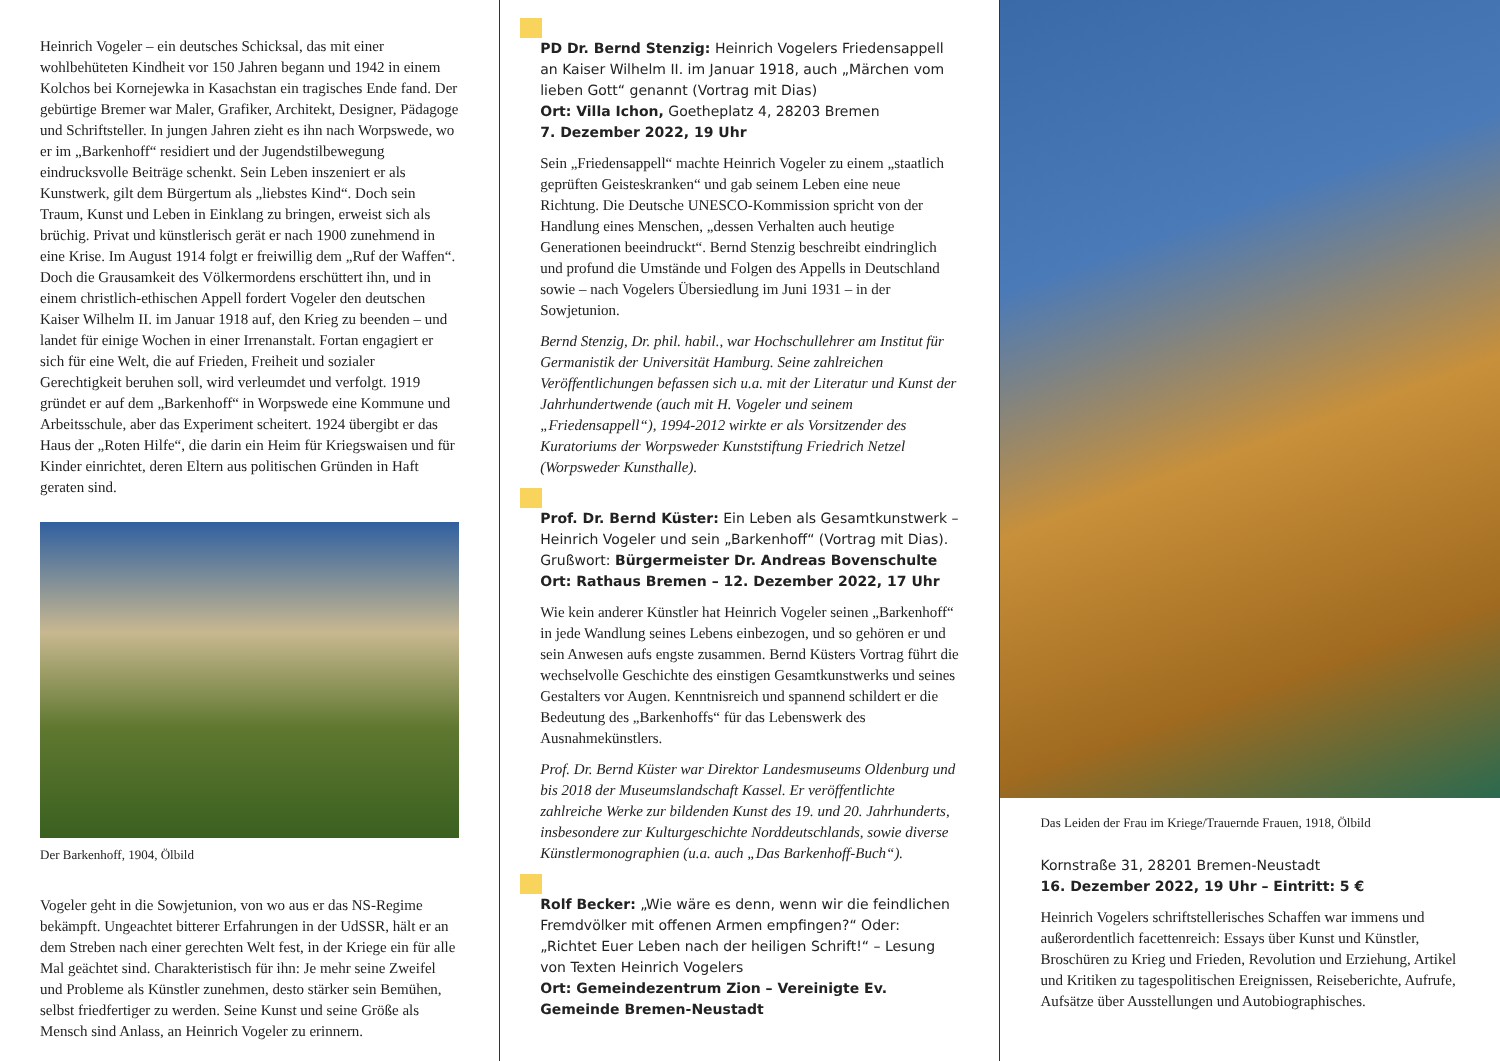Heinrich Vogeler – ein deutsches Schicksal, das mit einer wohlbehüteten Kindheit vor 150 Jahren begann und 1942 in einem Kolchos bei Kornejewka in Kasachstan ein tragisches Ende fand. Der gebürtige Bremer war Maler, Grafiker, Architekt, Designer, Pädagoge und Schriftsteller. In jungen Jahren zieht es ihn nach Worpswede, wo er im „Barkenhoff“ residiert und der Jugendstilbewegung eindrucksvolle Beiträge schenkt. Sein Leben inszeniert er als Kunstwerk, gilt dem Bürgertum als „liebstes Kind“. Doch sein Traum, Kunst und Leben in Einklang zu bringen, erweist sich als brüchig. Privat und künstlerisch gerät er nach 1900 zunehmend in eine Krise. Im August 1914 folgt er freiwillig dem „Ruf der Waffen“. Doch die Grausamkeit des Völkermordens erschüttert ihn, und in einem christlich-ethischen Appell fordert Vogeler den deutschen Kaiser Wilhelm II. im Januar 1918 auf, den Krieg zu beenden – und landet für einige Wochen in einer Irrenanstalt. Fortan engagiert er sich für eine Welt, die auf Frieden, Freiheit und sozialer Gerechtigkeit beruhen soll, wird verleumdet und verfolgt. 1919 gründet er auf dem „Barkenhoff“ in Worpswede eine Kommune und Arbeitsschule, aber das Experiment scheitert. 1924 übergibt er das Haus der „Roten Hilfe“, die darin ein Heim für Kriegswaisen und für Kinder einrichtet, deren Eltern aus politischen Gründen in Haft geraten sind.
Der Barkenhoff, 1904, Ölbild
Vogeler geht in die Sowjetunion, von wo aus er das NS-Regime bekämpft. Ungeachtet bitterer Erfahrungen in der UdSSR, hält er an dem Streben nach einer gerechten Welt fest, in der Kriege ein für alle Mal geächtet sind. Charakteristisch für ihn: Je mehr seine Zweifel und Probleme als Künstler zunehmen, desto stärker sein Bemühen, selbst friedfertiger zu werden. Seine Kunst und seine Größe als Mensch sind Anlass, an Heinrich Vogeler zu erinnern.
PD Dr. Bernd Stenzig: Heinrich Vogelers Friedensappell an Kaiser Wilhelm II. im Januar 1918, auch „Märchen vom lieben Gott“ genannt (Vortrag mit Dias)
Ort: Villa Ichon, Goetheplatz 4, 28203 Bremen
7. Dezember 2022, 19 Uhr
Sein „Friedensappell“ machte Heinrich Vogeler zu einem „staatlich geprüften Geisteskranken“ und gab seinem Leben eine neue Richtung. Die Deutsche UNESCO-Kommission spricht von der Handlung eines Menschen, „dessen Verhalten auch heutige Generationen beeindruckt“. Bernd Stenzig beschreibt eindringlich und profund die Umstände und Folgen des Appells in Deutschland sowie – nach Vogelers Übersiedlung im Juni 1931 – in der Sowjetunion.
Bernd Stenzig, Dr. phil. habil., war Hochschullehrer am Institut für Germanistik der Universität Hamburg. Seine zahlreichen Veröffentlichungen befassen sich u.a. mit der Literatur und Kunst der Jahrhundertwende (auch mit H. Vogeler und seinem „Friedensappell“), 1994-2012 wirkte er als Vorsitzender des Kuratoriums der Worpsweder Kunststiftung Friedrich Netzel (Worpsweder Kunsthalle).
Prof. Dr. Bernd Küster: Ein Leben als Gesamtkunstwerk – Heinrich Vogeler und sein „Barkenhoff“ (Vortrag mit Dias).
Grußwort: Bürgermeister Dr. Andreas Bovenschulte
Ort: Rathaus Bremen – 12. Dezember 2022, 17 Uhr
Wie kein anderer Künstler hat Heinrich Vogeler seinen „Barkenhoff“ in jede Wandlung seines Lebens einbezogen, und so gehören er und sein Anwesen aufs engste zusammen. Bernd Küsters Vortrag führt die wechselvolle Geschichte des einstigen Gesamtkunstwerks und seines Gestalters vor Augen. Kenntnisreich und spannend schildert er die Bedeutung des „Barkenhoffs“ für das Lebenswerk des Ausnahmekünstlers.
Prof. Dr. Bernd Küster war Direktor Landesmuseums Oldenburg und bis 2018 der Museumslandschaft Kassel. Er veröffentlichte zahlreiche Werke zur bildenden Kunst des 19. und 20. Jahrhunderts, insbesondere zur Kulturgeschichte Norddeutschlands, sowie diverse Künstlermonographien (u.a. auch „Das Barkenhoff-Buch“).
Rolf Becker: „Wie wäre es denn, wenn wir die feindlichen Fremdvölker mit offenen Armen empfingen?“ Oder: „Richtet Euer Leben nach der heiligen Schrift!“ – Lesung von Texten Heinrich Vogelers
Ort: Gemeindezentrum Zion – Vereinigte Ev. Gemeinde Bremen-Neustadt
Das Leiden der Frau im Kriege/Trauernde Frauen, 1918, Ölbild
Kornstraße 31, 28201 Bremen-Neustadt
16. Dezember 2022, 19 Uhr – Eintritt: 5 €
Heinrich Vogelers schriftstellerisches Schaffen war immens und außerordentlich facettenreich: Essays über Kunst und Künstler, Broschüren zu Krieg und Frieden, Revolution und Erziehung, Artikel und Kritiken zu tagespolitischen Ereignissen, Reiseberichte, Aufrufe, Aufsätze über Ausstellungen und Autobiographisches.